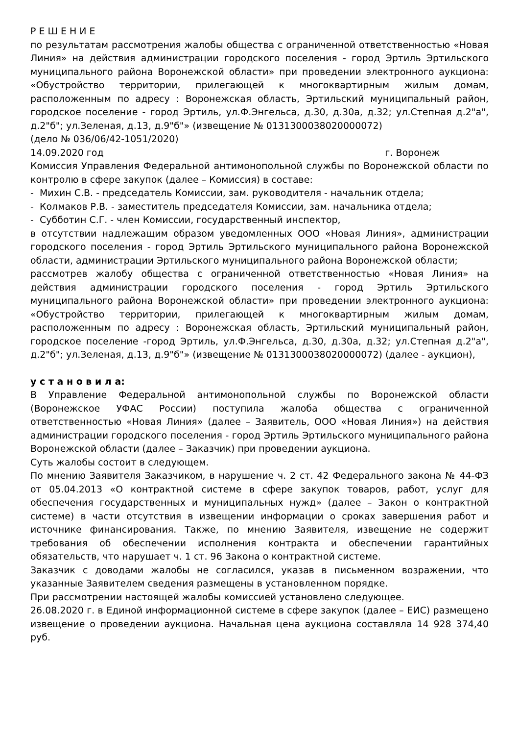Р Е Ш Е Н И Е
по результатам рассмотрения жалобы общества с ограниченной ответственностью «Новая Линия» на действия администрации городского поселения - город Эртиль Эртильского муниципального района Воронежской области» при проведении электронного аукциона: «Обустройство территории, прилегающей к многоквартирным жилым домам, расположенным по адресу : Воронежская область, Эртильский муниципальный район, городское поселение - город Эртиль, ул.Ф.Энгельса, д.30, д.30а, д.32; ул.Степная д.2"а", д.2"б"; ул.Зеленая, д.13, д.9"б"» (извещение № 0131300038020000072)
(дело № 036/06/42-1051/2020)
14.09.2020 год г. Воронеж
Комиссия Управления Федеральной антимонопольной службы по Воронежской области по контролю в сфере закупок (далее – Комиссия) в составе:
- Михин С.В. - председатель Комиссии, зам. руководителя - начальник отдела;
- Колмаков Р.В. - заместитель председателя Комиссии, зам. начальника отдела;
- Субботин С.Г. - член Комиссии, государственный инспектор,
в отсутствии надлежащим образом уведомленных ООО «Новая Линия», администрации городского поселения - город Эртиль Эртильского муниципального района Воронежской области, администрации Эртильского муниципального района Воронежской области;
рассмотрев жалобу общества с ограниченной ответственностью «Новая Линия» на действия администрации городского поселения - город Эртиль Эртильского муниципального района Воронежской области» при проведении электронного аукциона: «Обустройство территории, прилегающей к многоквартирным жилым домам, расположенным по адресу : Воронежская область, Эртильский муниципальный район, городское поселение -город Эртиль, ул.Ф.Энгельса, д.30, д.30а, д.32; ул.Степная д.2"а", д.2"б"; ул.Зеленая, д.13, д.9"б"» (извещение № 0131300038020000072) (далее - аукцион),
у с т а н о в и л а:
В Управление Федеральной антимонопольной службы по Воронежской области (Воронежское УФАС России) поступила жалоба общества с ограниченной ответственностью «Новая Линия» (далее – Заявитель, ООО «Новая Линия») на действия администрации городского поселения - город Эртиль Эртильского муниципального района Воронежской области (далее – Заказчик) при проведении аукциона.
Суть жалобы состоит в следующем.
По мнению Заявителя Заказчиком, в нарушение ч. 2 ст. 42 Федерального закона № 44-ФЗ от 05.04.2013 «О контрактной системе в сфере закупок товаров, работ, услуг для обеспечения государственных и муниципальных нужд» (далее – Закон о контрактной системе) в части отсутствия в извещении информации о сроках завершения работ и источнике финансирования. Также, по мнению Заявителя, извещение не содержит требования об обеспечении исполнения контракта и обеспечении гарантийных обязательств, что нарушает ч. 1 ст. 96 Закона о контрактной системе.
Заказчик с доводами жалобы не согласился, указав в письменном возражении, что указанные Заявителем сведения размещены в установленном порядке.
При рассмотрении настоящей жалобы комиссией установлено следующее.
26.08.2020 г. в Единой информационной системе в сфере закупок (далее – ЕИС) размещено извещение о проведении аукциона. Начальная цена аукциона составляла 14 928 374,40 руб.